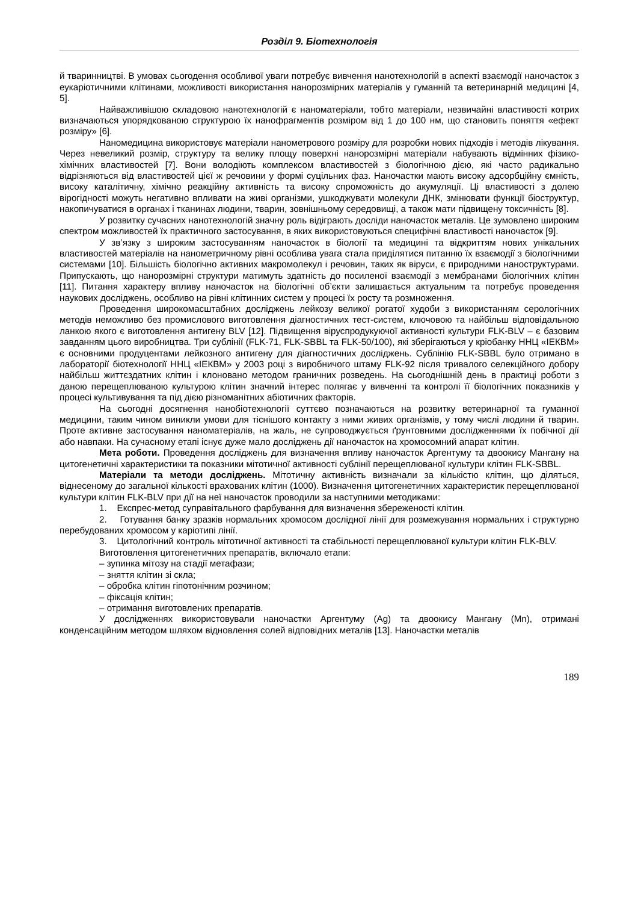Розділ 9. Біотехнологія
й тваринництві. В умовах сьогодення особливої уваги потребує вивчення нанотехнологій в аспекті взаємодії наночасток з еукаріотичними клітинами, можливості використання нанорозмірних матеріалів у гуманній та ветеринарній медицині [4, 5].
Найважливішою складовою нанотехнологій є наноматеріали, тобто матеріали, незвичайні властивості котрих визначаються упорядкованою структурою їх нанофрагментів розміром від 1 до 100 нм, що становить поняття «ефект розміру» [6].
Наномедицина використовує матеріали нанометрового розміру для розробки нових підходів і методів лікування. Через невеликий розмір, структуру та велику площу поверхні нанорозмірні матеріали набувають відмінних фізико-хімічних властивостей [7]. Вони володіють комплексом властивостей з біологічною дією, які часто радикально відрізняються від властивостей цієї ж речовини у формі суцільних фаз. Наночастки мають високу адсорбційну ємність, високу каталітичну, хімічно реакційну активність та високу спроможність до акумуляції. Ці властивості з долею вірогідності можуть негативно впливати на живі організми, ушкоджувати молекули ДНК, змінювати функції біоструктур, накопичуватися в органах і тканинах людини, тварин, зовнішньому середовищі, а також мати підвищену токсичність [8].
У розвитку сучасних нанотехнологій значну роль відіграють досліди наночасток металів. Це зумовлено широким спектром можливостей їх практичного застосування, в яких використовуються специфічні властивості наночасток [9].
У зв’язку з широким застосуванням наночасток в біології та медицині та відкриттям нових унікальних властивостей матеріалів на нанометричному рівні особлива увага стала приділятися питанню їх взаємодії з біологічними системами [10]. Більшість біологічно активних макромолекул і речовин, таких як віруси, є природними наноструктурами. Припускають, що нанорозмірні структури матимуть здатність до посиленої взаємодії з мембранами біологічних клітин [11]. Питання характеру впливу наночасток на біологічні об’єкти залишається актуальним та потребує проведення наукових досліджень, особливо на рівні клітинних систем у процесі їх росту та розмноження.
Проведення широкомасштабних досліджень лейкозу великої рогатої худоби з використанням серологічних методів неможливо без промислового виготовлення діагностичних тест-систем, ключовою та найбільш відповідальною ланкою якого є виготовлення антигену BLV [12]. Підвищення віруспродукуючої активності культури FLK-BLV – є базовим завданням цього виробництва. Три сублінії (FLK-71, FLK-SBBL та FLK-50/100), які зберігаються у кріобанку ННЦ «ІЕКВМ» є основними продуцентами лейкозного антигену для діагностичних досліджень. Сублінію FLK-SBBL було отримано в лабораторії біотехнології ННЦ «ІЕКВМ» у 2003 році з виробничого штаму FLK-92 після тривалого селекційного добору найбільш життєздатних клітин і клоновано методом граничних розведень. На сьогоднішній день в практиці роботи з даною перещеплюваною культурою клітин значний інтерес полягає у вивченні та контролі її біологічних показників у процесі культивування та під дією різноманітних абіотичних факторів.
На сьогодні досягнення нанобіотехнології суттєво позначаються на розвитку ветеринарної та гуманної медицини, таким чином виникли умови для тіснішого контакту з ними живих організмів, у тому числі людини й тварин. Проте активне застосування наноматеріалів, на жаль, не супроводжується ґрунтовними дослідженнями їх побічної дії або навпаки. На сучасному етапі існує дуже мало досліджень дії наночасток на хромосомний апарат клітин.
Мета роботи. Проведення досліджень для визначення впливу наночасток Аргентуму та двоокису Мангану на цитогенетичні характеристики та показники мітотичної активності сублінії перещеплюваної культури клітин FLK-SBBL.
Матеріали та методи досліджень. Мітотичну активність визначали за кількістю клітин, що діляться, віднесеному до загальної кількості врахованих клітин (1000). Визначення цитогенетичних характеристик перещеплюваної культури клітин FLK-BLV при дії на неї наночасток проводили за наступними методиками:
1. Експрес-метод суправітального фарбування для визначення збереженості клітин.
2. Готування банку зразків нормальних хромосом дослідної лінії для розмежування нормальних і структурно перебудованих хромосом у каріотипі лінії.
3. Цитологічний контроль мітотичної активності та стабільності перещеплюваної культури клітин FLK-BLV.
Виготовлення цитогенетичних препаратів, включало етапи:
– зупинка мітозу на стадії метафази;
– зняття клітин зі скла;
– обробка клітин гіпотонічним розчином;
– фіксація клітин;
– отримання виготовлених препаратів.
У дослідженнях використовували наночастки Аргентуму (Ag) та двоокису Мангану (Mn), отримані конденсаційним методом шляхом відновлення солей відповідних металів [13]. Наночастки металів
189